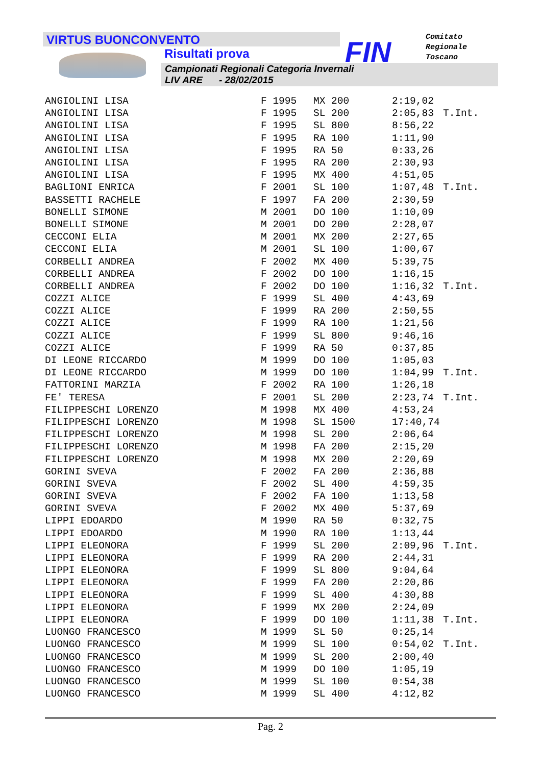VIRTUS BUONCONVENTO
Risultati prova
Campionati Regionali Categoria Invernali
LIV ARE - 28/02/2015
FIN
Comitato
Regionale
Toscano
| ANGIOLINI LISA | F 1995 | MX 200 | 2:19,02 | |
| ANGIOLINI LISA | F 1995 | SL 200 | 2:05,83 | T.Int. |
| ANGIOLINI LISA | F 1995 | SL 800 | 8:56,22 | |
| ANGIOLINI LISA | F 1995 | RA 100 | 1:11,90 | |
| ANGIOLINI LISA | F 1995 | RA 50 | 0:33,26 | |
| ANGIOLINI LISA | F 1995 | RA 200 | 2:30,93 | |
| ANGIOLINI LISA | F 1995 | MX 400 | 4:51,05 | |
| BAGLIONI ENRICA | F 2001 | SL 100 | 1:07,48 | T.Int. |
| BASSETTI RACHELE | F 1997 | FA 200 | 2:30,59 | |
| BONELLI SIMONE | M 2001 | DO 100 | 1:10,09 | |
| BONELLI SIMONE | M 2001 | DO 200 | 2:28,07 | |
| CECCONI ELIA | M 2001 | MX 200 | 2:27,65 | |
| CECCONI ELIA | M 2001 | SL 100 | 1:00,67 | |
| CORBELLI ANDREA | F 2002 | MX 400 | 5:39,75 | |
| CORBELLI ANDREA | F 2002 | DO 100 | 1:16,15 | |
| CORBELLI ANDREA | F 2002 | DO 100 | 1:16,32 | T.Int. |
| COZZI ALICE | F 1999 | SL 400 | 4:43,69 | |
| COZZI ALICE | F 1999 | RA 200 | 2:50,55 | |
| COZZI ALICE | F 1999 | RA 100 | 1:21,56 | |
| COZZI ALICE | F 1999 | SL 800 | 9:46,16 | |
| COZZI ALICE | F 1999 | RA 50 | 0:37,85 | |
| DI LEONE RICCARDO | M 1999 | DO 100 | 1:05,03 | |
| DI LEONE RICCARDO | M 1999 | DO 100 | 1:04,99 | T.Int. |
| FATTORINI MARZIA | F 2002 | RA 100 | 1:26,18 | |
| FE' TERESA | F 2001 | SL 200 | 2:23,74 | T.Int. |
| FILIPPESCHI LORENZO | M 1998 | MX 400 | 4:53,24 | |
| FILIPPESCHI LORENZO | M 1998 | SL 1500 | 17:40,74 | |
| FILIPPESCHI LORENZO | M 1998 | SL 200 | 2:06,64 | |
| FILIPPESCHI LORENZO | M 1998 | FA 200 | 2:15,20 | |
| FILIPPESCHI LORENZO | M 1998 | MX 200 | 2:20,69 | |
| GORINI SVEVA | F 2002 | FA 200 | 2:36,88 | |
| GORINI SVEVA | F 2002 | SL 400 | 4:59,35 | |
| GORINI SVEVA | F 2002 | FA 100 | 1:13,58 | |
| GORINI SVEVA | F 2002 | MX 400 | 5:37,69 | |
| LIPPI EDOARDO | M 1990 | RA 50 | 0:32,75 | |
| LIPPI EDOARDO | M 1990 | RA 100 | 1:13,44 | |
| LIPPI ELEONORA | F 1999 | SL 200 | 2:09,96 | T.Int. |
| LIPPI ELEONORA | F 1999 | RA 200 | 2:44,31 | |
| LIPPI ELEONORA | F 1999 | SL 800 | 9:04,64 | |
| LIPPI ELEONORA | F 1999 | FA 200 | 2:20,86 | |
| LIPPI ELEONORA | F 1999 | SL 400 | 4:30,88 | |
| LIPPI ELEONORA | F 1999 | MX 200 | 2:24,09 | |
| LIPPI ELEONORA | F 1999 | DO 100 | 1:11,38 | T.Int. |
| LUONGO FRANCESCO | M 1999 | SL 50 | 0:25,14 | |
| LUONGO FRANCESCO | M 1999 | SL 100 | 0:54,02 | T.Int. |
| LUONGO FRANCESCO | M 1999 | SL 200 | 2:00,40 | |
| LUONGO FRANCESCO | M 1999 | DO 100 | 1:05,19 | |
| LUONGO FRANCESCO | M 1999 | SL 100 | 0:54,38 | |
| LUONGO FRANCESCO | M 1999 | SL 400 | 4:12,82 | |
Pag. 2